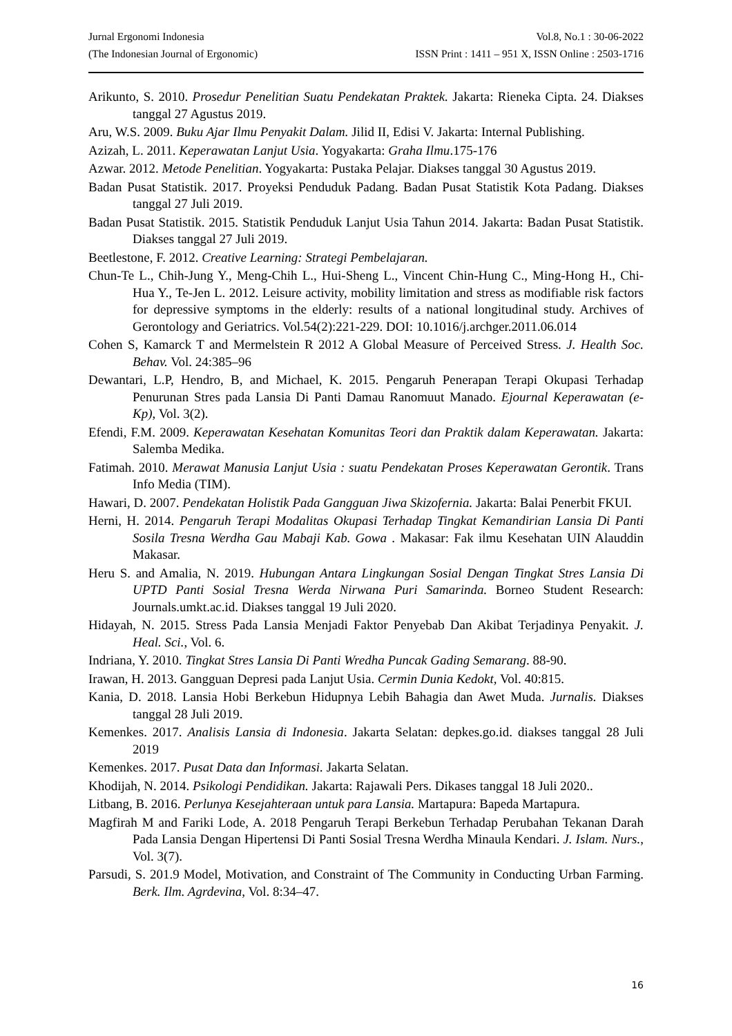Jurnal Ergonomi Indonesia Vol.8, No.1 : 30-06-2022
(The Indonesian Journal of Ergonomic) ISSN Print : 1411 – 951 X, ISSN Online : 2503-1716
Arikunto, S. 2010. Prosedur Penelitian Suatu Pendekatan Praktek. Jakarta: Rieneka Cipta. 24. Diakses tanggal 27 Agustus 2019.
Aru, W.S. 2009. Buku Ajar Ilmu Penyakit Dalam. Jilid II, Edisi V. Jakarta: Internal Publishing.
Azizah, L. 2011. Keperawatan Lanjut Usia. Yogyakarta: Graha Ilmu.175-176
Azwar. 2012. Metode Penelitian. Yogyakarta: Pustaka Pelajar. Diakses tanggal 30 Agustus 2019.
Badan Pusat Statistik. 2017. Proyeksi Penduduk Padang. Badan Pusat Statistik Kota Padang. Diakses tanggal 27 Juli 2019.
Badan Pusat Statistik. 2015. Statistik Penduduk Lanjut Usia Tahun 2014. Jakarta: Badan Pusat Statistik. Diakses tanggal 27 Juli 2019.
Beetlestone, F. 2012. Creative Learning: Strategi Pembelajaran.
Chun-Te L., Chih-Jung Y., Meng-Chih L., Hui-Sheng L., Vincent Chin-Hung C., Ming-Hong H., Chi-Hua Y., Te-Jen L. 2012. Leisure activity, mobility limitation and stress as modifiable risk factors for depressive symptoms in the elderly: results of a national longitudinal study. Archives of Gerontology and Geriatrics. Vol.54(2):221-229. DOI: 10.1016/j.archger.2011.06.014
Cohen S, Kamarck T and Mermelstein R 2012 A Global Measure of Perceived Stress. J. Health Soc. Behav. Vol. 24:385–96
Dewantari, L.P, Hendro, B, and Michael, K. 2015. Pengaruh Penerapan Terapi Okupasi Terhadap Penurunan Stres pada Lansia Di Panti Damau Ranomuut Manado. Ejournal Keperawatan (e-Kp), Vol. 3(2).
Efendi, F.M. 2009. Keperawatan Kesehatan Komunitas Teori dan Praktik dalam Keperawatan. Jakarta: Salemba Medika.
Fatimah. 2010. Merawat Manusia Lanjut Usia : suatu Pendekatan Proses Keperawatan Gerontik. Trans Info Media (TIM).
Hawari, D. 2007. Pendekatan Holistik Pada Gangguan Jiwa Skizofernia. Jakarta: Balai Penerbit FKUI.
Herni, H. 2014. Pengaruh Terapi Modalitas Okupasi Terhadap Tingkat Kemandirian Lansia Di Panti Sosila Tresna Werdha Gau Mabaji Kab. Gowa . Makasar: Fak ilmu Kesehatan UIN Alauddin Makasar.
Heru S. and Amalia, N. 2019. Hubungan Antara Lingkungan Sosial Dengan Tingkat Stres Lansia Di UPTD Panti Sosial Tresna Werda Nirwana Puri Samarinda. Borneo Student Research: Journals.umkt.ac.id. Diakses tanggal 19 Juli 2020.
Hidayah, N. 2015. Stress Pada Lansia Menjadi Faktor Penyebab Dan Akibat Terjadinya Penyakit. J. Heal. Sci., Vol. 6.
Indriana, Y. 2010. Tingkat Stres Lansia Di Panti Wredha Puncak Gading Semarang. 88-90.
Irawan, H. 2013. Gangguan Depresi pada Lanjut Usia. Cermin Dunia Kedokt, Vol. 40:815.
Kania, D. 2018. Lansia Hobi Berkebun Hidupnya Lebih Bahagia dan Awet Muda. Jurnalis. Diakses tanggal 28 Juli 2019.
Kemenkes. 2017. Analisis Lansia di Indonesia. Jakarta Selatan: depkes.go.id. diakses tanggal 28 Juli 2019
Kemenkes. 2017. Pusat Data dan Informasi. Jakarta Selatan.
Khodijah, N. 2014. Psikologi Pendidikan. Jakarta: Rajawali Pers. Dikases tanggal 18 Juli 2020..
Litbang, B. 2016. Perlunya Kesejahteraan untuk para Lansia. Martapura: Bapeda Martapura.
Magfirah M and Fariki Lode, A. 2018 Pengaruh Terapi Berkebun Terhadap Perubahan Tekanan Darah Pada Lansia Dengan Hipertensi Di Panti Sosial Tresna Werdha Minaula Kendari. J. Islam. Nurs., Vol. 3(7).
Parsudi, S. 201.9 Model, Motivation, and Constraint of The Community in Conducting Urban Farming. Berk. Ilm. Agrdevina, Vol. 8:34–47.
16